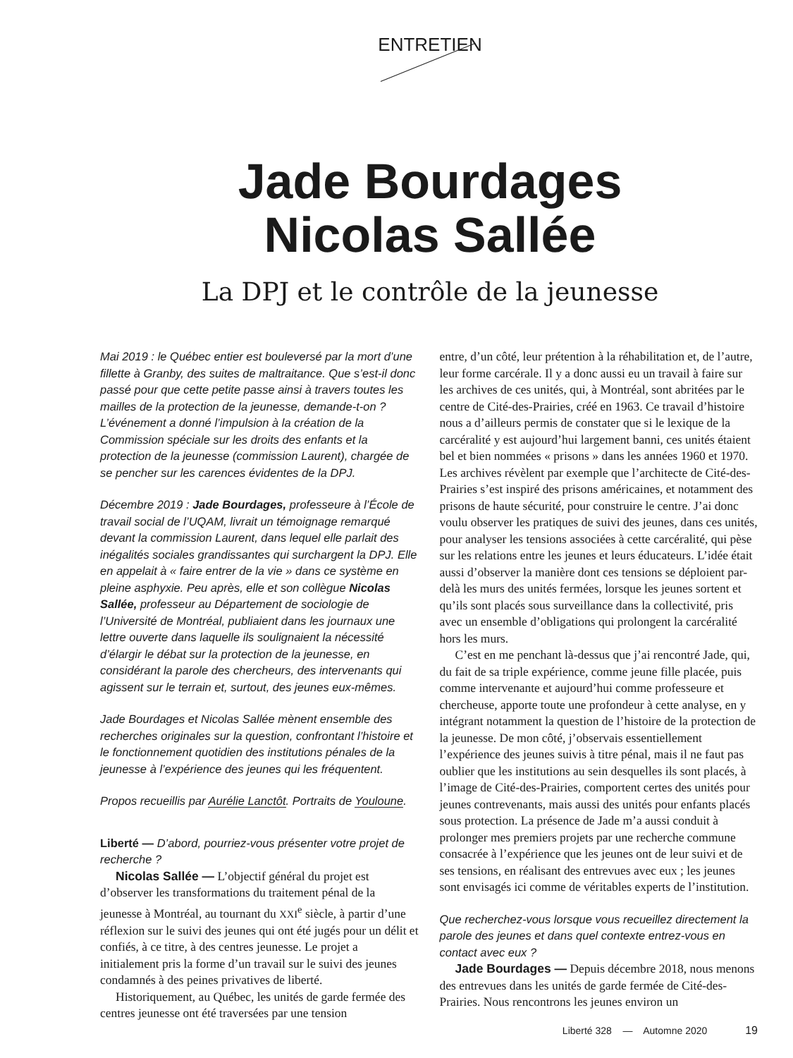ENTRETIEN
Jade Bourdages
Nicolas Sallée
La DPJ et le contrôle de la jeunesse
Mai 2019 : le Québec entier est bouleversé par la mort d’une fillette à Granby, des suites de maltraitance. Que s’est-il donc passé pour que cette petite passe ainsi à travers toutes les mailles de la protection de la jeunesse, demande-t-on ? L’événement a donné l’impulsion à la création de la Commission spéciale sur les droits des enfants et la protection de la jeunesse (commission Laurent), chargée de se pencher sur les carences évidentes de la DPJ.
Décembre 2019 : Jade Bourdages, professeure à l’École de travail social de l’UQAM, livrait un témoignage remarqué devant la commission Laurent, dans lequel elle parlait des inégalités sociales grandissantes qui surchargent la DPJ. Elle en appelait à « faire entrer de la vie » dans ce système en pleine asphyxie. Peu après, elle et son collègue Nicolas Sallée, professeur au Département de sociologie de l’Université de Montréal, publiaient dans les journaux une lettre ouverte dans laquelle ils soulignaient la nécessité d’élargir le débat sur la protection de la jeunesse, en considérant la parole des chercheurs, des intervenants qui agissent sur le terrain et, surtout, des jeunes eux-mêmes.
Jade Bourdages et Nicolas Sallée mènent ensemble des recherches originales sur la question, confrontant l’histoire et le fonctionnement quotidien des institutions pénales de la jeunesse à l’expérience des jeunes qui les fréquentent.
Propos recueillis par Aurélie Lanctôt. Portraits de Youloune.
Liberté — D’abord, pourriez-vous présenter votre projet de recherche ?
Nicolas Sallée — L’objectif général du projet est d’observer les transformations du traitement pénal de la jeunesse à Montréal, au tournant du XXI<sup>e</sup> siècle, à partir d’une réflexion sur le suivi des jeunes qui ont été jugés pour un délit et confiés, à ce titre, à des centres jeunesse. Le projet a initialement pris la forme d’un travail sur le suivi des jeunes condamnés à des peines privatives de liberté.
Historiquement, au Québec, les unités de garde fermée des centres jeunesse ont été traversées par une tension
entre, d’un côté, leur prétention à la réhabilitation et, de l’autre, leur forme carcérale. Il y a donc aussi eu un travail à faire sur les archives de ces unités, qui, à Montréal, sont abritées par le centre de Cité-des-Prairies, créé en 1963. Ce travail d’histoire nous a d’ailleurs permis de constater que si le lexique de la carcéralité y est aujourd’hui largement banni, ces unités étaient bel et bien nommées « prisons » dans les années 1960 et 1970. Les archives révèlent par exemple que l’architecte de Cité-des-Prairies s’est inspiré des prisons américaines, et notamment des prisons de haute sécurité, pour construire le centre. J’ai donc voulu observer les pratiques de suivi des jeunes, dans ces unités, pour analyser les tensions associées à cette carcéralité, qui pèse sur les relations entre les jeunes et leurs éducateurs. L’idée était aussi d’observer la manière dont ces tensions se déploient par-delà les murs des unités fermées, lorsque les jeunes sortent et qu’ils sont placés sous surveillance dans la collectivité, pris avec un ensemble d’obligations qui prolongent la carcéralité hors les murs.
C’est en me penchant là-dessus que j’ai rencontré Jade, qui, du fait de sa triple expérience, comme jeune fille placée, puis comme intervenante et aujourd’hui comme professeure et chercheuse, apporte toute une profondeur à cette analyse, en y intégrant notamment la question de l’histoire de la protection de la jeunesse. De mon côté, j’observais essentiellement l’expérience des jeunes suivis à titre pénal, mais il ne faut pas oublier que les institutions au sein desquelles ils sont placés, à l’image de Cité-des-Prairies, comportent certes des unités pour jeunes contrevenants, mais aussi des unités pour enfants placés sous protection. La présence de Jade m’a aussi conduit à prolonger mes premiers projets par une recherche commune consacrée à l’expérience que les jeunes ont de leur suivi et de ses tensions, en réalisant des entrevues avec eux ; les jeunes sont envisagés ici comme de véritables experts de l’institution.
Que recherchez-vous lorsque vous recueillez directement la parole des jeunes et dans quel contexte entrez-vous en contact avec eux ?
Jade Bourdages — Depuis décembre 2018, nous menons des entrevues dans les unités de garde fermée de Cité-des-Prairies. Nous rencontrons les jeunes environ un
Liberté 328 — Automne 2020 19